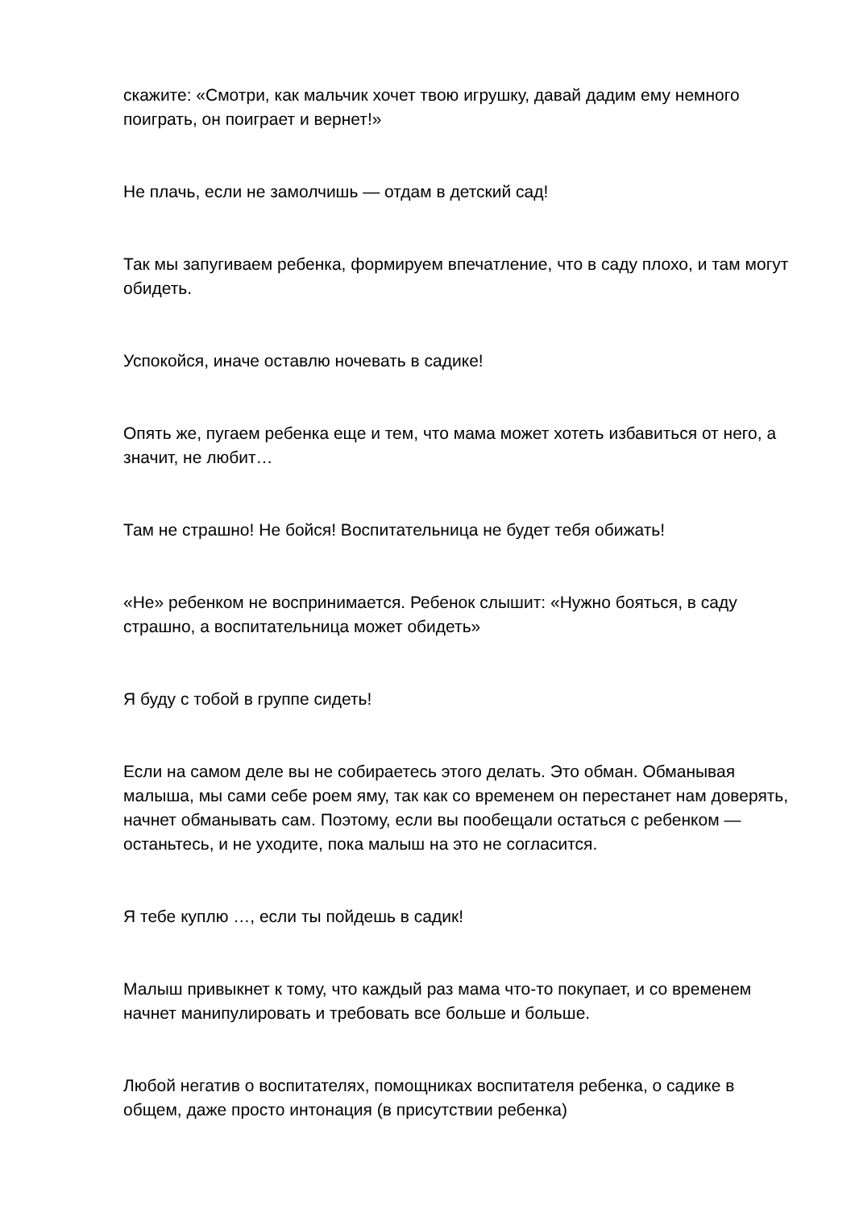скажите: «Смотри, как мальчик хочет твою игрушку, давай дадим ему немного поиграть, он поиграет и вернет!»
Не плачь, если не замолчишь — отдам в детский сад!
Так мы запугиваем ребенка, формируем впечатление, что в саду плохо, и там могут обидеть.
Успокойся, иначе оставлю ночевать в садике!
Опять же, пугаем ребенка еще и тем, что мама может хотеть избавиться от него, а значит, не любит…
Там не страшно! Не бойся! Воспитательница не будет тебя обижать!
«Не» ребенком не воспринимается. Ребенок слышит: «Нужно бояться, в саду страшно, а воспитательница может обидеть»
Я буду с тобой в группе сидеть!
Если на самом деле вы не собираетесь этого делать. Это обман. Обманывая малыша, мы сами себе роем яму, так как со временем он перестанет нам доверять, начнет обманывать сам. Поэтому, если вы пообещали остаться с ребенком — останьтесь, и не уходите, пока малыш на это не согласится.
Я тебе куплю …, если ты пойдешь в садик!
Малыш привыкнет к тому, что каждый раз мама что-то покупает, и со временем начнет манипулировать и требовать все больше и больше.
Любой негатив о воспитателях, помощниках воспитателя ребенка, о садике в общем, даже просто интонация (в присутствии ребенка)